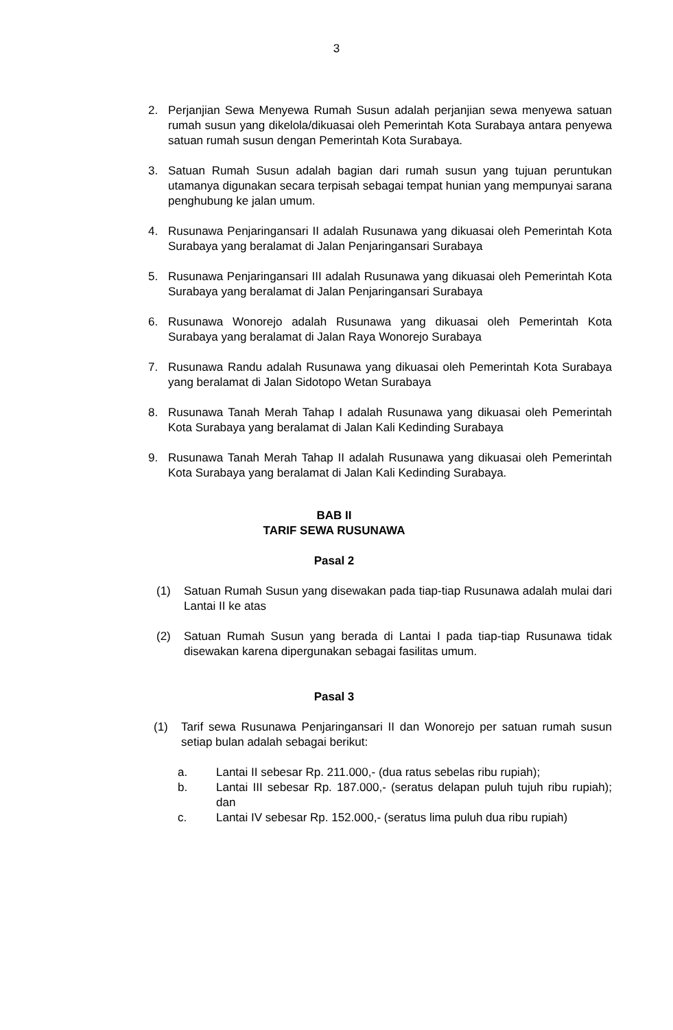3
2. Perjanjian Sewa Menyewa Rumah Susun adalah perjanjian sewa menyewa satuan rumah susun yang dikelola/dikuasai oleh Pemerintah Kota Surabaya antara penyewa satuan rumah susun dengan Pemerintah Kota Surabaya.
3. Satuan Rumah Susun adalah bagian dari rumah susun yang tujuan peruntukan utamanya digunakan secara terpisah sebagai tempat hunian yang mempunyai sarana penghubung ke jalan umum.
4. Rusunawa Penjaringansari II adalah Rusunawa yang dikuasai oleh Pemerintah Kota Surabaya yang beralamat di Jalan Penjaringansari Surabaya
5. Rusunawa Penjaringansari III adalah Rusunawa yang dikuasai oleh Pemerintah Kota Surabaya yang beralamat di Jalan Penjaringansari Surabaya
6. Rusunawa Wonorejo adalah Rusunawa yang dikuasai oleh Pemerintah Kota Surabaya yang beralamat di Jalan Raya Wonorejo Surabaya
7. Rusunawa Randu adalah Rusunawa yang dikuasai oleh Pemerintah Kota Surabaya yang beralamat di Jalan Sidotopo Wetan Surabaya
8. Rusunawa Tanah Merah Tahap I adalah Rusunawa yang dikuasai oleh Pemerintah Kota Surabaya yang beralamat di Jalan Kali Kedinding Surabaya
9. Rusunawa Tanah Merah Tahap II adalah Rusunawa yang dikuasai oleh Pemerintah Kota Surabaya yang beralamat di Jalan Kali Kedinding Surabaya.
BAB II
TARIF SEWA RUSUNAWA
Pasal 2
(1) Satuan Rumah Susun yang disewakan pada tiap-tiap Rusunawa adalah mulai dari Lantai II ke atas
(2) Satuan Rumah Susun yang berada di Lantai I pada tiap-tiap Rusunawa tidak disewakan karena dipergunakan sebagai fasilitas umum.
Pasal 3
(1) Tarif sewa Rusunawa Penjaringansari II dan Wonorejo per satuan rumah susun setiap bulan adalah sebagai berikut:
a. Lantai II sebesar Rp. 211.000,- (dua ratus sebelas ribu rupiah);
b. Lantai III sebesar Rp. 187.000,- (seratus delapan puluh tujuh ribu rupiah); dan
c. Lantai IV sebesar Rp. 152.000,- (seratus lima puluh dua ribu rupiah)